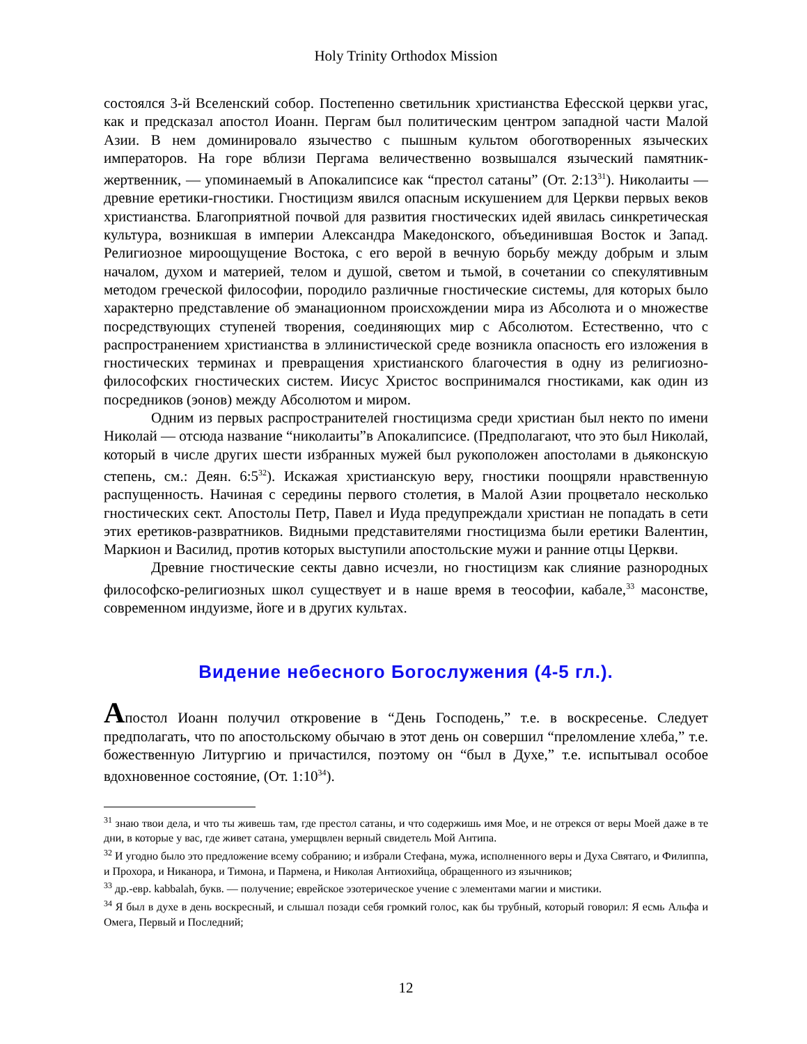Holy Trinity Orthodox Mission
состоялся 3-й Вселенский собор. Постепенно светильник христианства Ефесской церкви угас, как и предсказал апостол Иоанн. Пергам был политическим центром западной части Малой Азии. В нем доминировало язычество с пышным культом обоготворенных языческих императоров. На горе вблизи Пергама величественно возвышался языческий памятник-жертвенник, — упоминаемый в Апокалипсисе как “престол сатаны” (От. 2:13<sup>31</sup>). Николаиты — древние еретики-гностики. Гностицизм явился опасным искушением для Церкви первых веков христианства. Благоприятной почвой для развития гностических идей явилась синкретическая культура, возникшая в империи Александра Македонского, объединившая Восток и Запад. Религиозное мироощущение Востока, с его верой в вечную борьбу между добрым и злым началом, духом и материей, телом и душой, светом и тьмой, в сочетании со спекулятивным методом греческой философии, породило различные гностические системы, для которых было характерно представление об эманационном происхождении мира из Абсолюта и о множестве посредствующих ступеней творения, соединяющих мир с Абсолютом. Естественно, что с распространением христианства в эллинистической среде возникла опасность его изложения в гностических терминах и превращения христианского благочестия в одну из религиозно-философских гностических систем. Иисус Христос воспринимался гностиками, как один из посредников (эонов) между Абсолютом и миром.
Одним из первых распространителей гностицизма среди христиан был некто по имени Николай — отсюда название “николаиты”в Апокалипсисе. (Предполагают, что это был Николай, который в числе других шести избранных мужей был рукоположен апостолами в дьяконскую степень, см.: Деян. 6:5<sup>32</sup>). Искажая христианскую веру, гностики поощряли нравственную распущенность. Начиная с середины первого столетия, в Малой Азии процветало несколько гностических сект. Апостолы Петр, Павел и Иуда предупреждали христиан не попадать в сети этих еретиков-развратников. Видными представителями гностицизма были еретики Валентин, Маркион и Василид, против которых выступили апостольские мужи и ранние отцы Церкви.
Древние гностические секты давно исчезли, но гностицизм как слияние разнородных философско-религиозных школ существует и в наше время в теософии, кабале,<sup>33</sup> масонстве, современном индуизме, йоге и в других культах.
Видение небесного Богослужения (4-5 гл.).
Апостол Иоанн получил откровение в “День Господень,” т.е. в воскресенье. Следует предполагать, что по апостольскому обычаю в этот день он совершил “преломление хлеба,” т.е. божественную Литургию и причастился, поэтому он “был в Духе,” т.е. испытывал особое вдохновенное состояние, (От. 1:10<sup>34</sup>).
<sup>31</sup> знаю твои дела, и что ты живешь там, где престол сатаны, и что содержишь имя Мое, и не отрекся от веры Моей даже в те дни, в которые у вас, где живет сатана, умерщвлен верный свидетель Мой Антипа.
<sup>32</sup> И угодно было это предложение всему собранию; и избрали Стефана, мужа, исполненного веры и Духа Святаго, и Филиппа, и Прохора, и Никанора, и Тимона, и Пармена, и Николая Антиохийца, обращенного из язычников;
<sup>33</sup> др.-евр. kabbalah, букв. — получение; еврейское эзотерическое учение с элементами магии и мистики.
<sup>34</sup> Я был в духе в день воскресный, и слышал позади себя громкий голос, как бы трубный, который говорил: Я есмь Альфа и Омега, Первый и Последний;
12